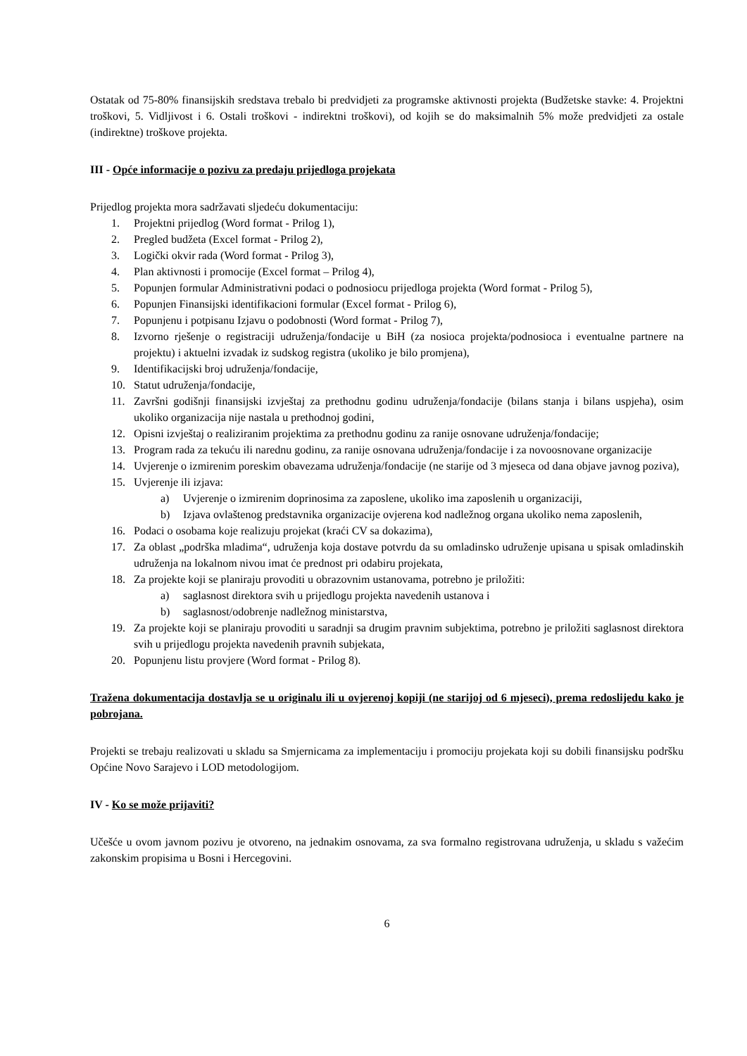Ostatak od 75-80% finansijskih sredstava trebalo bi predvidjeti za programske aktivnosti projekta (Budžetske stavke: 4. Projektni troškovi, 5. Vidljivost i 6. Ostali troškovi - indirektni troškovi), od kojih se do maksimalnih 5% može predvidjeti za ostale (indirektne) troškove projekta.
III - Opće informacije o pozivu za predaju prijedloga projekata
Prijedlog projekta mora sadržavati sljedeću dokumentaciju:
1. Projektni prijedlog (Word format - Prilog 1),
2. Pregled budžeta (Excel format - Prilog 2),
3. Logički okvir rada (Word format - Prilog 3),
4. Plan aktivnosti i promocije (Excel format – Prilog 4),
5. Popunjen formular Administrativni podaci o podnosiocu prijedloga projekta (Word format - Prilog 5),
6. Popunjen Finansijski identifikacioni formular (Excel format - Prilog 6),
7. Popunjenu i potpisanu Izjavu o podobnosti (Word format - Prilog 7),
8. Izvorno rješenje o registraciji udruženja/fondacije u BiH (za nosioca projekta/podnosioca i eventualne partnere na projektu) i aktuelni izvadak iz sudskog registra (ukoliko je bilo promjena),
9. Identifikacijski broj udruženja/fondacije,
10. Statut udruženja/fondacije,
11. Završni godišnji finansijski izvještaj za prethodnu godinu udruženja/fondacije (bilans stanja i bilans uspjeha), osim ukoliko organizacija nije nastala u prethodnoj godini,
12. Opisni izvještaj o realiziranim projektima za prethodnu godinu za ranije osnovane udruženja/fondacije;
13. Program rada za tekuću ili narednu godinu, za ranije osnovana udruženja/fondacije i za novoosnovane organizacije
14. Uvjerenje o izmirenim poreskim obavezama udruženja/fondacije (ne starije od 3 mjeseca od dana objave javnog poziva),
15. Uvjerenje ili izjava:
a) Uvjerenje o izmirenim doprinosima za zaposlene, ukoliko ima zaposlenih u organizaciji,
b) Izjava ovlaštenog predstavnika organizacije ovjerena kod nadležnog organa ukoliko nema zaposlenih,
16. Podaci o osobama koje realizuju projekat (kraći CV sa dokazima),
17. Za oblast „podrška mladima“, udruženja koja dostave potvrdu da su omladinsko udruženje upisana u spisak omladinskih udruženja na lokalnom nivou imat će prednost pri odabiru projekata,
18. Za projekte koji se planiraju provoditi u obrazovnim ustanovama, potrebno je priložiti:
a) saglasnost direktora svih u prijedlogu projekta navedenih ustanova i
b) saglasnost/odobrenje nadležnog ministarstva,
19. Za projekte koji se planiraju provoditi u saradnji sa drugim pravnim subjektima, potrebno je priložiti saglasnost direktora svih u prijedlogu projekta navedenih pravnih subjekata,
20. Popunjenu listu provjere (Word format - Prilog 8).
Tražena dokumentacija dostavlja se u originalu ili u ovjerenoj kopiji (ne starijoj od 6 mjeseci), prema redoslijedu kako je pobrojana.
Projekti se trebaju realizovati u skladu sa Smjernicama za implementaciju i promociju projekata koji su dobili finansijsku podršku Općine Novo Sarajevo i LOD metodologijom.
IV - Ko se može prijaviti?
Učešće u ovom javnom pozivu je otvoreno, na jednakim osnovama, za sva formalno registrovana udruženja, u skladu s važećim zakonskim propisima u Bosni i Hercegovini.
6